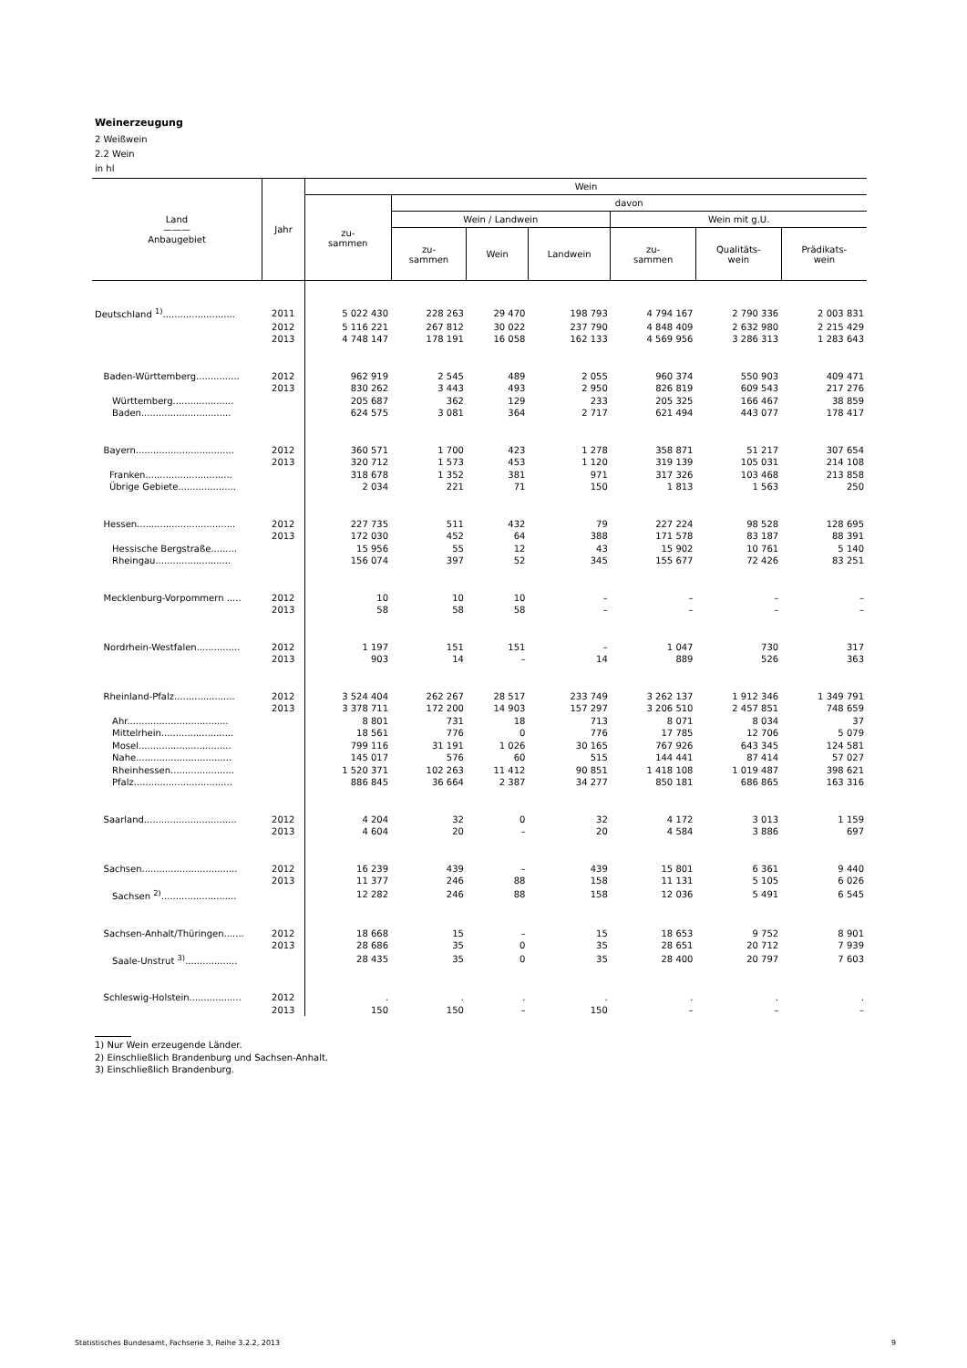Weinerzeugung
2 Weißwein
2.2 Wein
in hl
| Land ——— Anbaugebiet | Jahr | Wein | | | | | | |
| --- | --- | --- | --- | --- | --- | --- | --- | --- |
| | | zu- sammen | davon | | | | | |
| | | | Wein / Landwein | | | Wein mit g.U. | | |
| | | | zu- sammen | Wein | Landwein | zu- sammen | Qualitäts- wein | Prädikats- wein |
| Deutschland <sup>1)</sup>......................... | 2011 | 5 022 430 | 228 263 | 29 470 | 198 793 | 4 794 167 | 2 790 336 | 2 003 831 |
| | 2012 | 5 116 221 | 267 812 | 30 022 | 237 790 | 4 848 409 | 2 632 980 | 2 215 429 |
| | 2013 | 4 748 147 | 178 191 | 16 058 | 162 133 | 4 569 956 | 3 286 313 | 1 283 643 |
| Baden-Württemberg............... | 2012 | 962 919 | 2 545 | 489 | 2 055 | 960 374 | 550 903 | 409 471 |
| | 2013 | 830 262 | 3 443 | 493 | 2 950 | 826 819 | 609 543 | 217 276 |
| Württemberg..................... | | 205 687 | 362 | 129 | 233 | 205 325 | 166 467 | 38 859 |
| Baden............................... | | 624 575 | 3 081 | 364 | 2 717 | 621 494 | 443 077 | 178 417 |
| Bayern.................................. | 2012 | 360 571 | 1 700 | 423 | 1 278 | 358 871 | 51 217 | 307 654 |
| | 2013 | 320 712 | 1 573 | 453 | 1 120 | 319 139 | 105 031 | 214 108 |
| Franken.............................. | | 318 678 | 1 352 | 381 | 971 | 317 326 | 103 468 | 213 858 |
| Übrige Gebiete.................... | | 2 034 | 221 | 71 | 150 | 1 813 | 1 563 | 250 |
| Hessen.................................. | 2012 | 227 735 | 511 | 432 | 79 | 227 224 | 98 528 | 128 695 |
| | 2013 | 172 030 | 452 | 64 | 388 | 171 578 | 83 187 | 88 391 |
| Hessische Bergstraße......... | | 15 956 | 55 | 12 | 43 | 15 902 | 10 761 | 5 140 |
| Rheingau.......................... | | 156 074 | 397 | 52 | 345 | 155 677 | 72 426 | 83 251 |
| Mecklenburg-Vorpommern ..... | 2012 | 10 | 10 | 10 | – | – | – | – |
| | 2013 | 58 | 58 | 58 | – | – | – | – |
| Nordrhein-Westfalen............... | 2012 | 1 197 | 151 | 151 | – | 1 047 | 730 | 317 |
| | 2013 | 903 | 14 | – | 14 | 889 | 526 | 363 |
| Rheinland-Pfalz..................... | 2012 | 3 524 404 | 262 267 | 28 517 | 233 749 | 3 262 137 | 1 912 346 | 1 349 791 |
| | 2013 | 3 378 711 | 172 200 | 14 903 | 157 297 | 3 206 510 | 2 457 851 | 748 659 |
| Ahr................................... | | 8 801 | 731 | 18 | 713 | 8 071 | 8 034 | 37 |
| Mittelrhein......................... | | 18 561 | 776 | 0 | 776 | 17 785 | 12 706 | 5 079 |
| Mosel................................ | | 799 116 | 31 191 | 1 026 | 30 165 | 767 926 | 643 345 | 124 581 |
| Nahe................................. | | 145 017 | 576 | 60 | 515 | 144 441 | 87 414 | 57 027 |
| Rheinhessen...................... | | 1 520 371 | 102 263 | 11 412 | 90 851 | 1 418 108 | 1 019 487 | 398 621 |
| Pfalz.................................. | | 886 845 | 36 664 | 2 387 | 34 277 | 850 181 | 686 865 | 163 316 |
| Saarland................................ | 2012 | 4 204 | 32 | 0 | 32 | 4 172 | 3 013 | 1 159 |
| | 2013 | 4 604 | 20 | – | 20 | 4 584 | 3 886 | 697 |
| Sachsen................................. | 2012 | 16 239 | 439 | – | 439 | 15 801 | 6 361 | 9 440 |
| | 2013 | 11 377 | 246 | 88 | 158 | 11 131 | 5 105 | 6 026 |
| Sachsen <sup>2)</sup>.......................... | | 12 282 | 246 | 88 | 158 | 12 036 | 5 491 | 6 545 |
| Sachsen-Anhalt/Thüringen....... | 2012 | 18 668 | 15 | – | 15 | 18 653 | 9 752 | 8 901 |
| | 2013 | 28 686 | 35 | 0 | 35 | 28 651 | 20 712 | 7 939 |
| Saale-Unstrut <sup>3)</sup>.................. | | 28 435 | 35 | 0 | 35 | 28 400 | 20 797 | 7 603 |
| Schleswig-Holstein.................. | 2012 | . | . | . | . | . | . | . |
| | 2013 | 150 | 150 | – | 150 | – | – | – |
1) Nur Wein erzeugende Länder.
2) Einschließlich Brandenburg und Sachsen-Anhalt.
3) Einschließlich Brandenburg.
Statistisches Bundesamt, Fachserie 3, Reihe 3.2.2, 2013
9